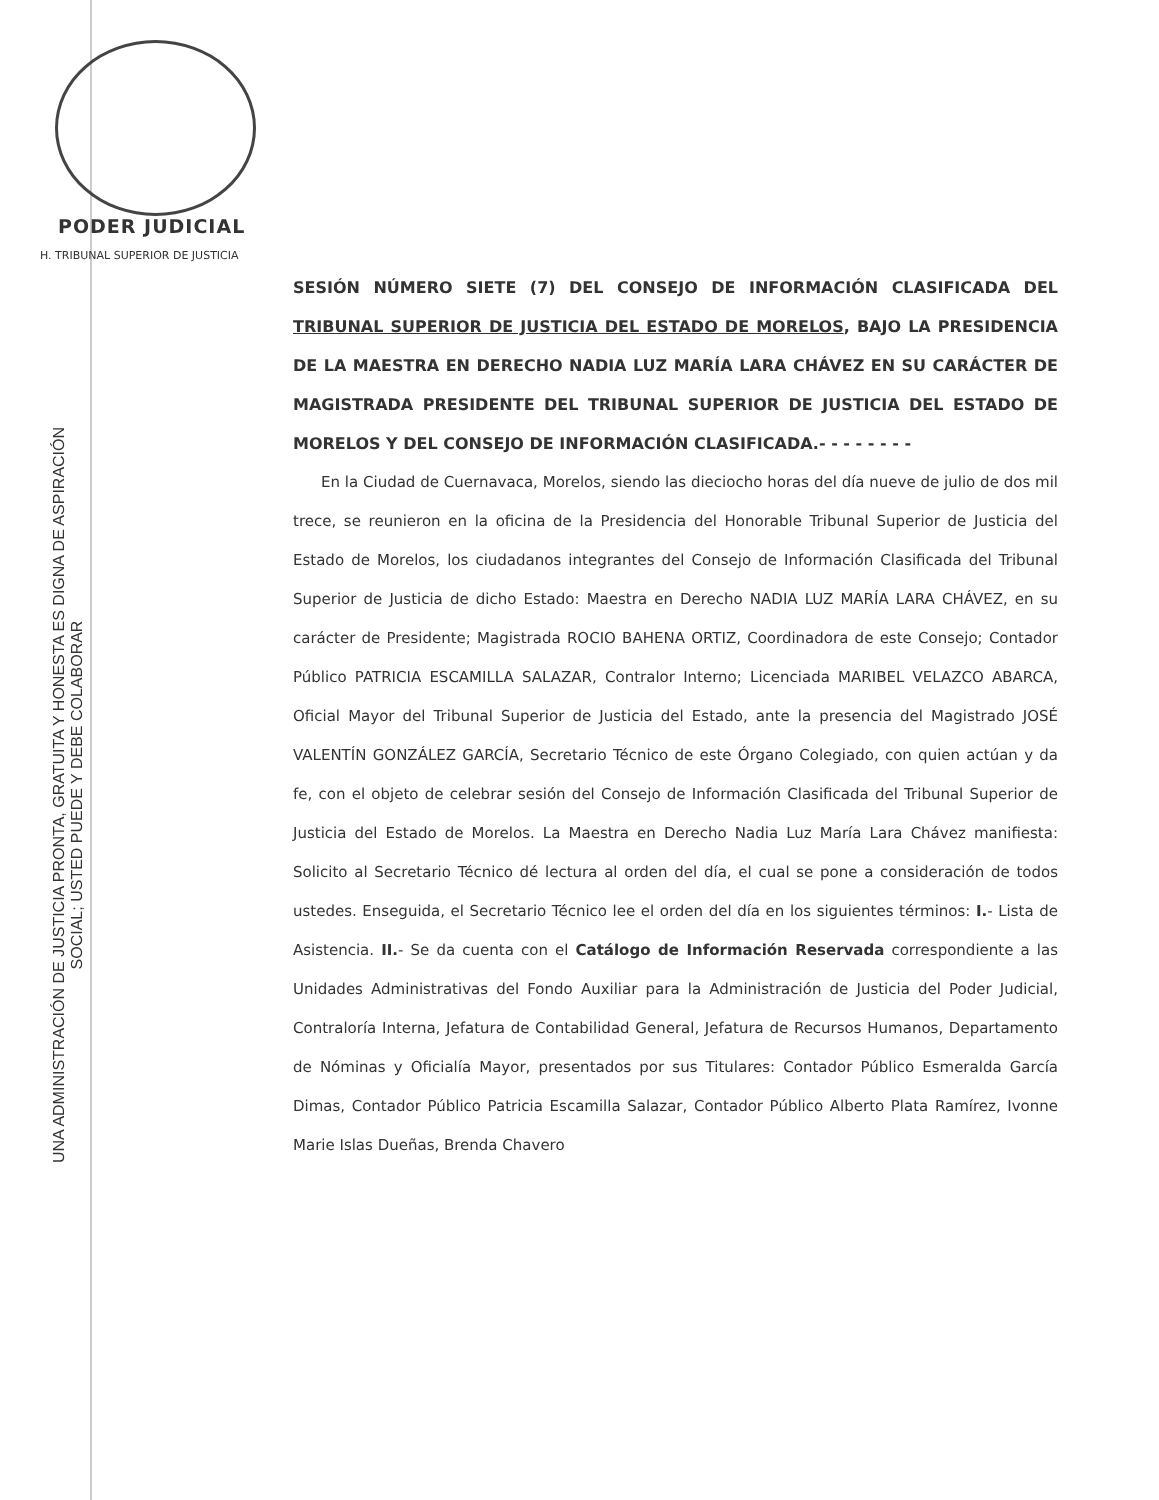PODER JUDICIAL
H. TRIBUNAL SUPERIOR DE JUSTICIA
UNA ADMINISTRACIÓN DE JUSTICIA PRONTA, GRATUITA Y HONESTA ES DIGNA DE ASPIRACIÓN
SOCIAL; USTED PUEDE Y DEBE COLABORAR
SESIÓN NÚMERO SIETE (7) DEL CONSEJO DE INFORMACIÓN CLASIFICADA DEL TRIBUNAL SUPERIOR DE JUSTICIA DEL ESTADO DE MORELOS, BAJO LA PRESIDENCIA DE LA MAESTRA EN DERECHO NADIA LUZ MARÍA LARA CHÁVEZ EN SU CARÁCTER DE MAGISTRADA PRESIDENTE DEL TRIBUNAL SUPERIOR DE JUSTICIA DEL ESTADO DE MORELOS Y DEL CONSEJO DE INFORMACIÓN CLASIFICADA.- - - - - - - -
En la Ciudad de Cuernavaca, Morelos, siendo las dieciocho horas del día nueve de julio de dos mil trece, se reunieron en la oficina de la Presidencia del Honorable Tribunal Superior de Justicia del Estado de Morelos, los ciudadanos integrantes del Consejo de Información Clasificada del Tribunal Superior de Justicia de dicho Estado: Maestra en Derecho NADIA LUZ MARÍA LARA CHÁVEZ, en su carácter de Presidente; Magistrada ROCIO BAHENA ORTIZ, Coordinadora de este Consejo; Contador Público PATRICIA ESCAMILLA SALAZAR, Contralor Interno; Licenciada MARIBEL VELAZCO ABARCA, Oficial Mayor del Tribunal Superior de Justicia del Estado, ante la presencia del Magistrado JOSÉ VALENTÍN GONZÁLEZ GARCÍA, Secretario Técnico de este Órgano Colegiado, con quien actúan y da fe, con el objeto de celebrar sesión del Consejo de Información Clasificada del Tribunal Superior de Justicia del Estado de Morelos. La Maestra en Derecho Nadia Luz María Lara Chávez manifiesta: Solicito al Secretario Técnico dé lectura al orden del día, el cual se pone a consideración de todos ustedes. Enseguida, el Secretario Técnico lee el orden del día en los siguientes términos: I.- Lista de Asistencia. II.- Se da cuenta con el Catálogo de Información Reservada correspondiente a las Unidades Administrativas del Fondo Auxiliar para la Administración de Justicia del Poder Judicial, Contraloría Interna, Jefatura de Contabilidad General, Jefatura de Recursos Humanos, Departamento de Nóminas y Oficialía Mayor, presentados por sus Titulares: Contador Público Esmeralda García Dimas, Contador Público Patricia Escamilla Salazar, Contador Público Alberto Plata Ramírez, Ivonne Marie Islas Dueñas, Brenda Chavero